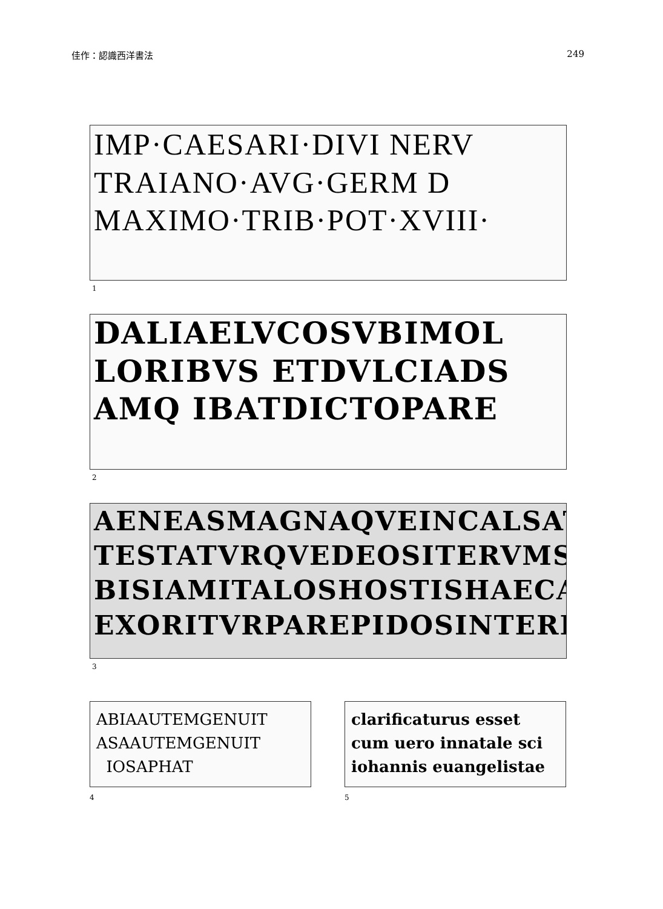佳作：認識西洋書法 249
IMP·CAESARI·DIVI NERV
TRAIANO·AVG·GERM D
MAXIMO·TRIB·POT·XVIII·
1
DALIAELVCOSVBIMOL
LORIBVS ETDVLCIADS
AMQ IBATDICTOPARE
2
AENEASMAGNAQVEINCALSAT
TESTATVRQVEDEOSITERVMSEA
BISIAMITALOSHOSTISHAECA
EXORITVRPAREPIDOSINTERDIS
3
ABIAAUTEMGENUIT
ASAAUTEMGENUIT
IOSAPHAT
4
clarificaturus esset
cum uero innatale sci
iohannis euangelistae
5